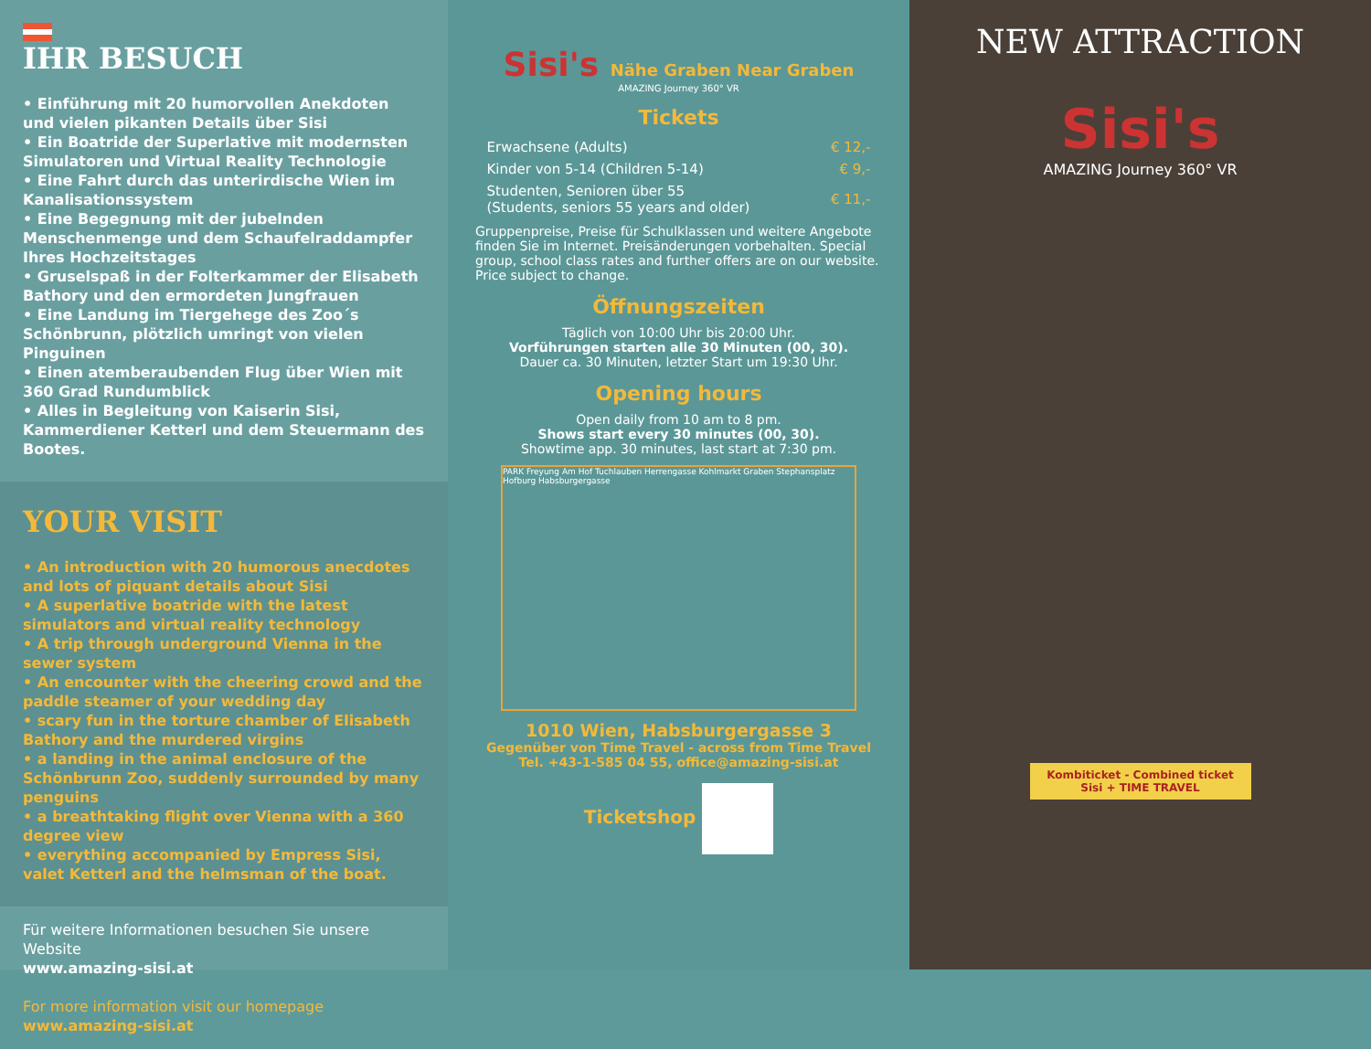IHR BESUCH
• Einführung mit 20 humorvollen Anekdoten und vielen pikanten Details über Sisi
• Ein Boatride der Superlative mit modernsten Simulatoren und Virtual Reality Technologie
• Eine Fahrt durch das unterirdische Wien im Kanalisationssystem
• Eine Begegnung mit der jubelnden Menschenmenge und dem Schaufelraddampfer Ihres Hochzeitstages
• Gruselspaß in der Folterkammer der Elisabeth Bathory und den ermordeten Jungfrauen
• Eine Landung im Tiergehege des Zoo´s Schönbrunn, plötzlich umringt von vielen Pinguinen
• Einen atemberaubenden Flug über Wien mit 360 Grad Rundumblick
• Alles in Begleitung von Kaiserin Sisi, Kammerdiener Ketterl und dem Steuermann des Bootes.
YOUR VISIT
• An introduction with 20 humorous anecdotes and lots of piquant details about Sisi
• A superlative boatride with the latest simulators and virtual reality technology
• A trip through underground Vienna in the sewer system
• An encounter with the cheering crowd and the paddle steamer of your wedding day
• scary fun in the torture chamber of Elisabeth Bathory and the murdered virgins
• a landing in the animal enclosure of the Schönbrunn Zoo, suddenly surrounded by many penguins
• a breathtaking flight over Vienna with a 360 degree view
• everything accompanied by Empress Sisi, valet Ketterl and the helmsman of the boat.
Für weitere Informationen besuchen Sie unsere Website
www.amazing-sisi.at
For more information visit our homepage
www.amazing-sisi.at
Sisi's Nähe Graben Near Graben
AMAZING Journey 360° VR
Tickets
| Erwachsene (Adults) | € 12,- |
| Kinder von 5-14 (Children 5-14) | € 9,- |
| Studenten, Senioren über 55 (Students, seniors 55 years and older) | € 11,- |
Gruppenpreise, Preise für Schulklassen und weitere Angebote finden Sie im Internet. Preisänderungen vorbehalten. Special group, school class rates and further offers are on our website. Price subject to change.
Öffnungszeiten
Täglich von 10:00 Uhr bis 20:00 Uhr.
Vorführungen starten alle 30 Minuten (00, 30).
Dauer ca. 30 Minuten, letzter Start um 19:30 Uhr.
Opening hours
Open daily from 10 am to 8 pm.
Shows start every 30 minutes (00, 30).
Showtime app. 30 minutes, last start at 7:30 pm.
PARK Freyung Am Hof Tuchlauben Herrengasse Kohlmarkt Graben Stephansplatz Hofburg Habsburgergasse
1010 Wien, Habsburgergasse 3
Gegenüber von Time Travel - across from Time Travel
Tel. +43-1-585 04 55, office@amazing-sisi.at
Ticketshop
NEW ATTRACTION
Sisi's
AMAZING Journey 360° VR
Kombiticket - Combined ticket
Sisi + TIME TRAVEL